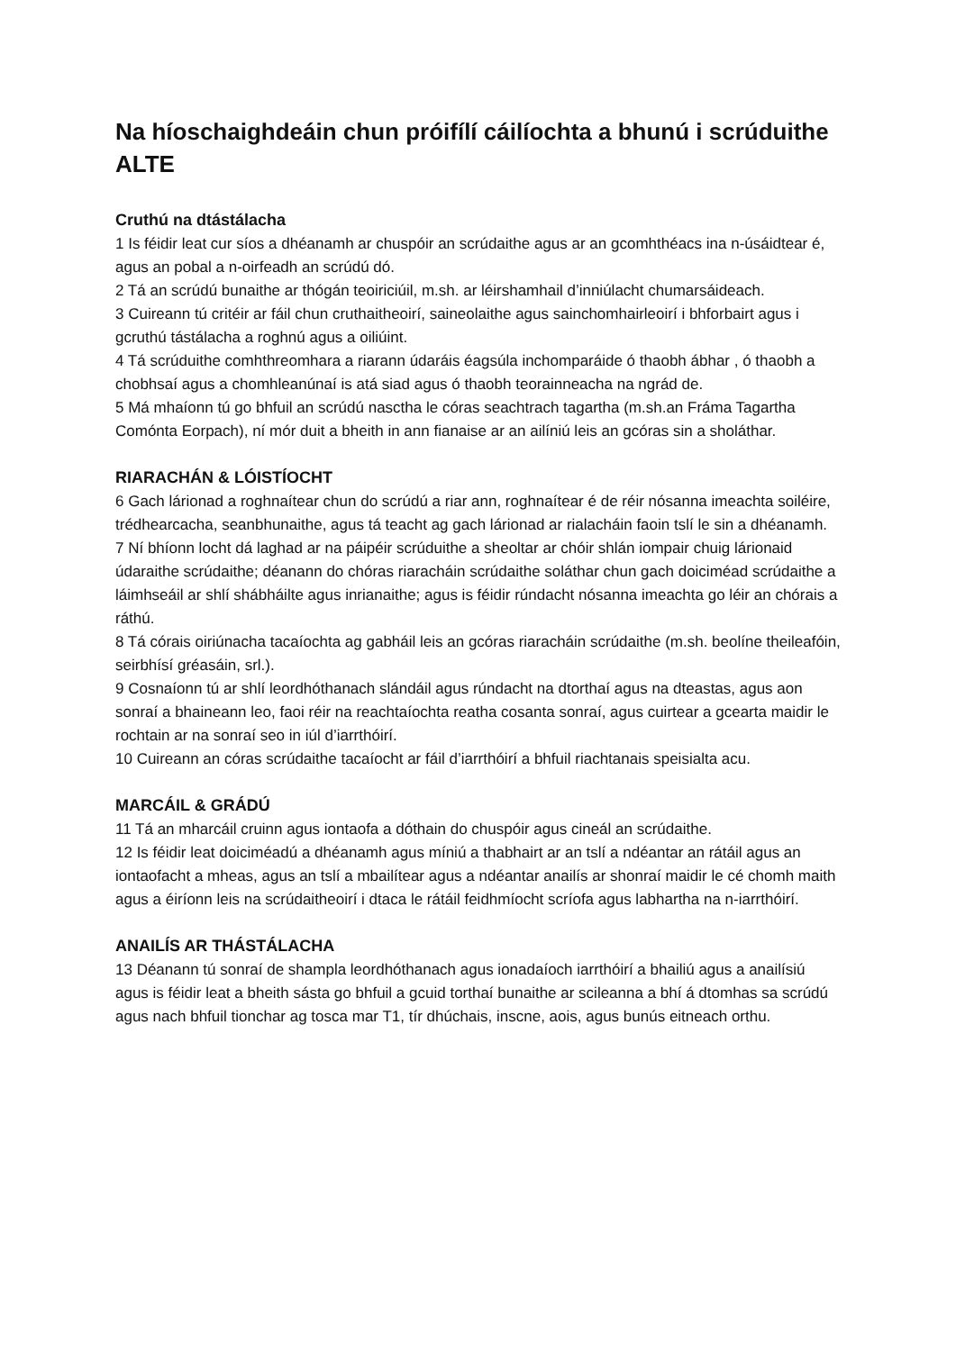Na híoschaighdeáin chun próifílí cáilíochta a bhunú i scrúduithe ALTE
Cruthú na dtástálacha
1 Is féidir leat cur síos a dhéanamh ar chuspóir an scrúdaithe agus ar an gcomhthéacs ina n-úsáidtear é, agus an pobal a n-oirfeadh an scrúdú dó.
2 Tá an scrúdú bunaithe ar thógán teoiriciúil, m.sh. ar léirshamhail d’inniúlacht chumarsáideach.
3 Cuireann tú critéir ar fáil chun cruthaitheoirí, saineolaithe agus sainchomhairleoirí i bhforbairt agus i gcruthú tástálacha a roghnú agus a oiliúint.
4 Tá scrúduithe comhthreomhara a riarann údaráis éagsúla inchomparáide ó thaobh ábhar , ó thaobh a chobhsaí agus a chomhleanúnaí is atá siad agus ó thaobh teorainneacha na ngrád de.
5 Má mhaíonn tú go bhfuil an scrúdú nasctha le córas seachtrach tagartha (m.sh.an Fráma Tagartha Comónta Eorpach), ní mór duit a bheith in ann fianaise ar an ailíniú leis an gcóras sin a sholáthar.
RIARACHÁN & LÓISTÍOCHT
6 Gach lárionad a roghnaítear chun do scrúdú a riar ann, roghnaítear é de réir nósanna imeachta soiléire, trédhearcacha, seanbhunaithe, agus tá teacht ag gach lárionad ar rialacháin faoin tslí le sin a dhéanamh.
7 Ní bhíonn locht dá laghad ar na páipéir scrúduithe a sheoltar ar chóir shlán iompair chuig lárionaid údaraithe scrúdaithe; déanann do chóras riaracháin scrúdaithe soláthar chun gach doiciméad scrúdaithe a láimhseáil ar shlí shábháilte agus inrianaithe; agus is féidir rúndacht nósanna imeachta go léir an chórais a ráthú.
8 Tá córais oiriúnacha tacaíochta ag gabháil leis an gcóras riaracháin scrúdaithe (m.sh. beolíne theileafóin, seirbhísí gréasáin, srl.).
9 Cosnaíonn tú ar shlí leordhóthanach slándáil agus rúndacht na dtorthaí agus na dteastas, agus aon sonraí a bhaineann leo, faoi réir na reachtaíochta reatha cosanta sonraí, agus cuirtear a gcearta maidir le rochtain ar na sonraí seo in iúl d’iarrthóirí.
10 Cuireann an córas scrúdaithe tacaíocht ar fáil d’iarrthóirí a bhfuil riachtanais speisialta acu.
MARCÁIL & GRÁDÚ
11 Tá an mharcáil cruinn agus iontaofa a dóthain do chuspóir agus cineál an scrúdaithe.
12 Is féidir leat doiciméadú a dhéanamh agus míniú a thabhairt ar an tslí a ndéantar an rátáil agus an iontaofacht a mheas, agus an tslí a mbailítear agus a ndéantar anailís ar shonraí maidir le cé chomh maith agus a éiríonn leis na scrúdaitheoirí i dtaca le rátáil feidhmíocht scríofa agus labhartha na n-iarrthóirí.
ANAILÍS AR THÁSTÁLACHA
13 Déanann tú sonraí de shampla leordhóthanach agus ionadaíoch iarrthóirí a bhailiú agus a anailísiú agus is féidir leat a bheith sásta go bhfuil a gcuid torthaí bunaithe ar scileanna a bhí á dtomhas sa scrúdú agus nach bhfuil tionchar ag tosca mar T1, tír dhúchais, inscne, aois, agus bunús eitneach orthu.